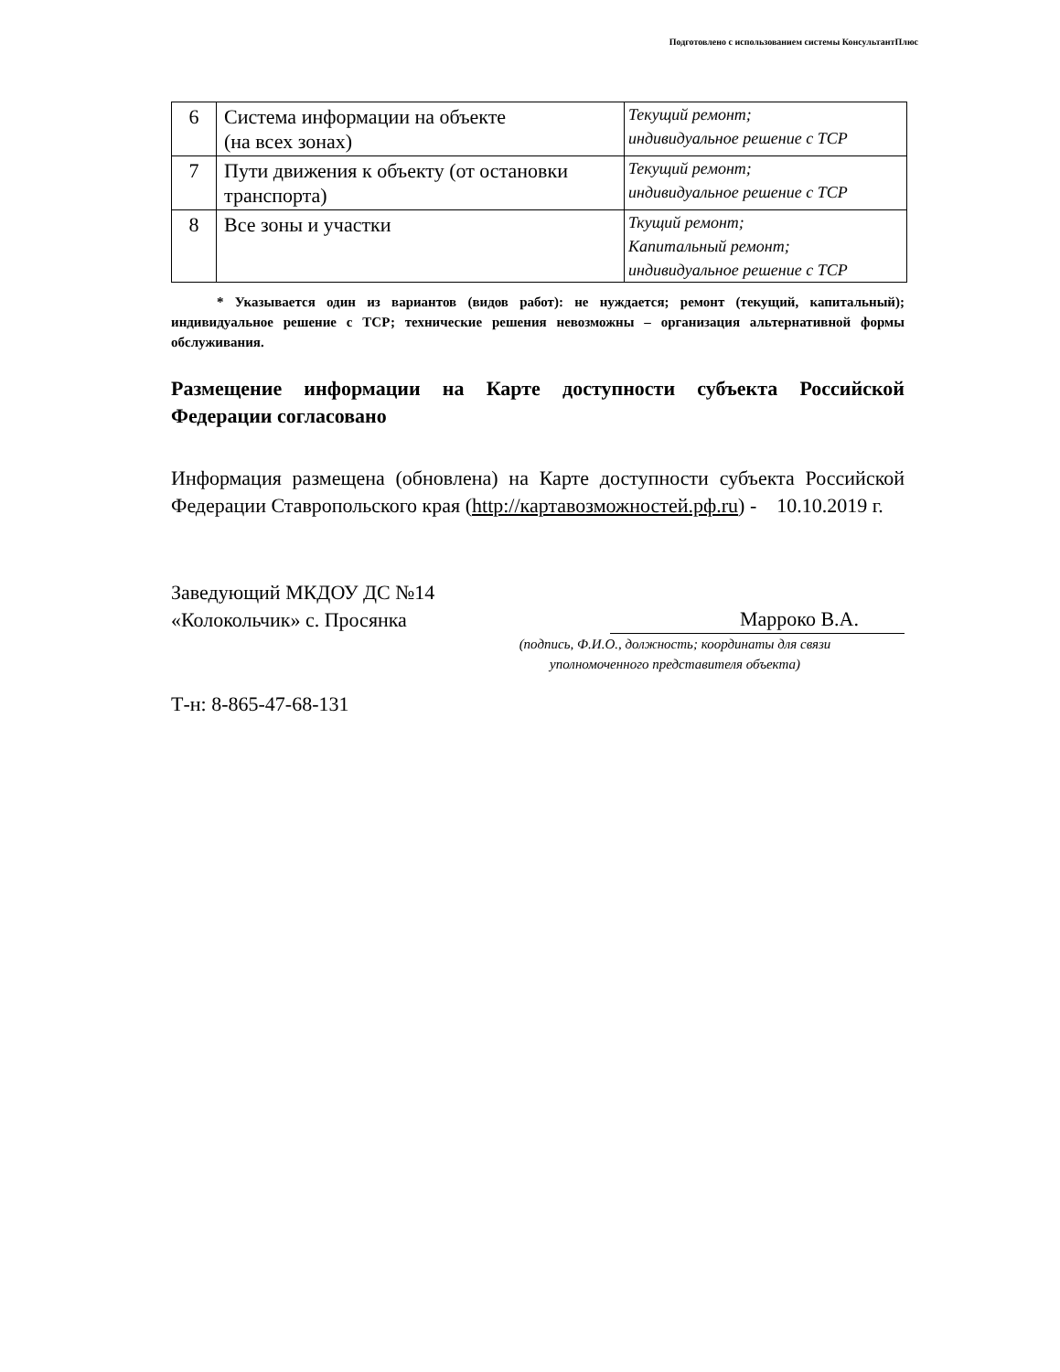Подготовлено с использованием системы КонсультантПлюс
| 6 | Система информации на объекте (на всех зонах) | Текущий ремонт; индивидуальное решение с ТСР |
| 7 | Пути движения к объекту (от остановки транспорта) | Текущий ремонт; индивидуальное решение с ТСР |
| 8 | Все зоны и участки | Ткущий ремонт; Капитальный ремонт; индивидуальное решение с ТСР |
* Указывается один из вариантов (видов работ): не нуждается; ремонт (текущий, капитальный); индивидуальное решение с ТСР; технические решения невозможны – организация альтернативной формы обслуживания.
Размещение информации на Карте доступности субъекта Российской Федерации согласовано
Информация размещена (обновлена) на Карте доступности субъекта Российской Федерации Ставропольского края (http://картавозможностей.рф.ru) - 10.10.2019 г.
Заведующий МКДОУ ДС №14
«Колокольчик» с. Просянка
Марроко В.А.
(подпись, Ф.И.О., должность; координаты для связи
уполномоченного представителя объекта)
Т-н: 8-865-47-68-131